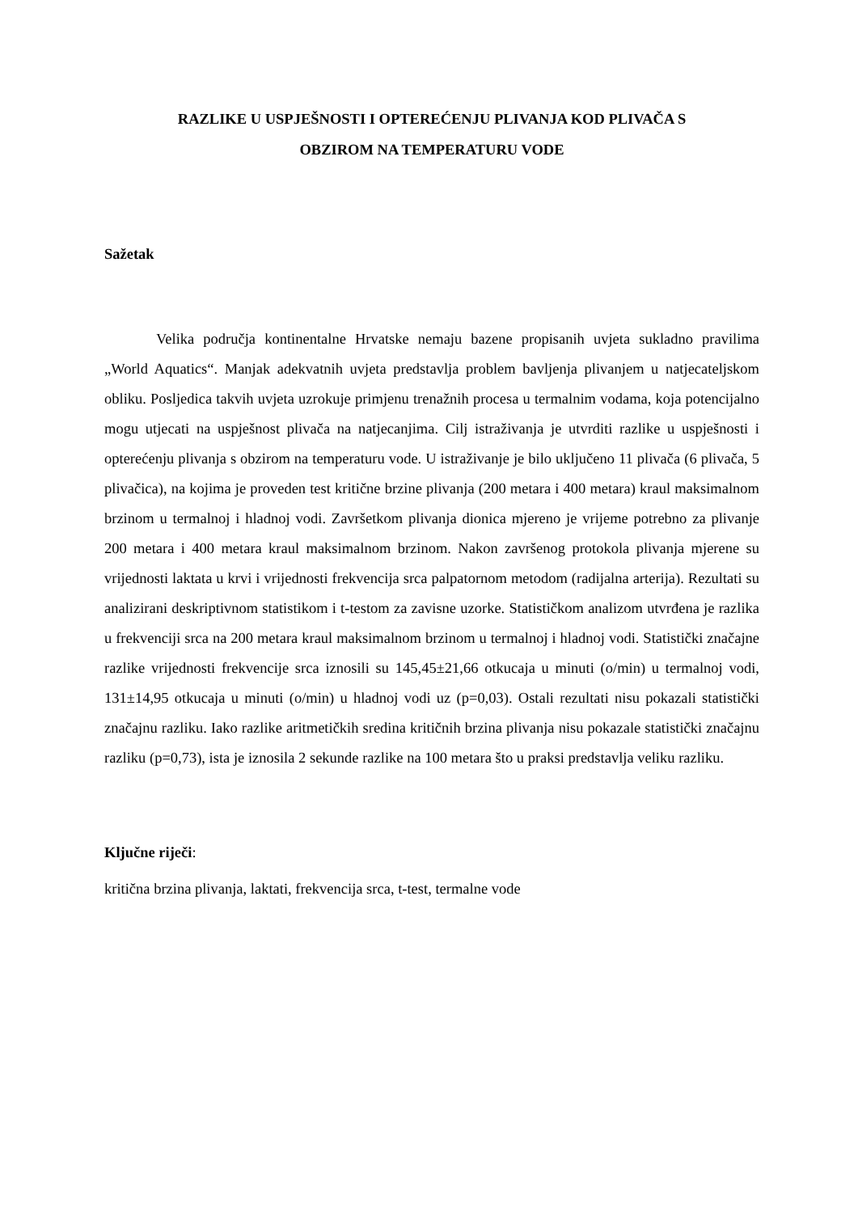RAZLIKE U USPJEŠNOSTI I OPTEREĆENJU PLIVANJA KOD PLIVAČA S
OBZIROM NA TEMPERATURU VODE
Sažetak
Velika područja kontinentalne Hrvatske nemaju bazene propisanih uvjeta sukladno pravilima „World Aquatics“. Manjak adekvatnih uvjeta predstavlja problem bavljenja plivanjem u natjecateljskom obliku. Posljedica takvih uvjeta uzrokuje primjenu trenažnih procesa u termalnim vodama, koja potencijalno mogu utjecati na uspješnost plivača na natjecanjima. Cilj istraživanja je utvrditi razlike u uspješnosti i opterećenju plivanja s obzirom na temperaturu vode. U istraživanje je bilo uključeno 11 plivača (6 plivača, 5 plivačica), na kojima je proveden test kritične brzine plivanja (200 metara i 400 metara) kraul maksimalnom brzinom u termalnoj i hladnoj vodi. Završetkom plivanja dionica mjereno je vrijeme potrebno za plivanje 200 metara i 400 metara kraul maksimalnom brzinom. Nakon završenog protokola plivanja mjerene su vrijednosti laktata u krvi i vrijednosti frekvencija srca palpatornom metodom (radijalna arterija). Rezultati su analizirani deskriptivnom statistikom i t-testom za zavisne uzorke. Statističkom analizom utvrđena je razlika u frekvenciji srca na 200 metara kraul maksimalnom brzinom u termalnoj i hladnoj vodi. Statistički značajne razlike vrijednosti frekvencije srca iznosili su 145,45±21,66 otkucaja u minuti (o/min) u termalnoj vodi, 131±14,95 otkucaja u minuti (o/min) u hladnoj vodi uz (p=0,03). Ostali rezultati nisu pokazali statistički značajnu razliku. Iako razlike aritmetičkih sredina kritičnih brzina plivanja nisu pokazale statistički značajnu razliku (p=0,73), ista je iznosila 2 sekunde razlike na 100 metara što u praksi predstavlja veliku razliku.
Ključne riječi:
kritična brzina plivanja, laktati, frekvencija srca, t-test, termalne vode